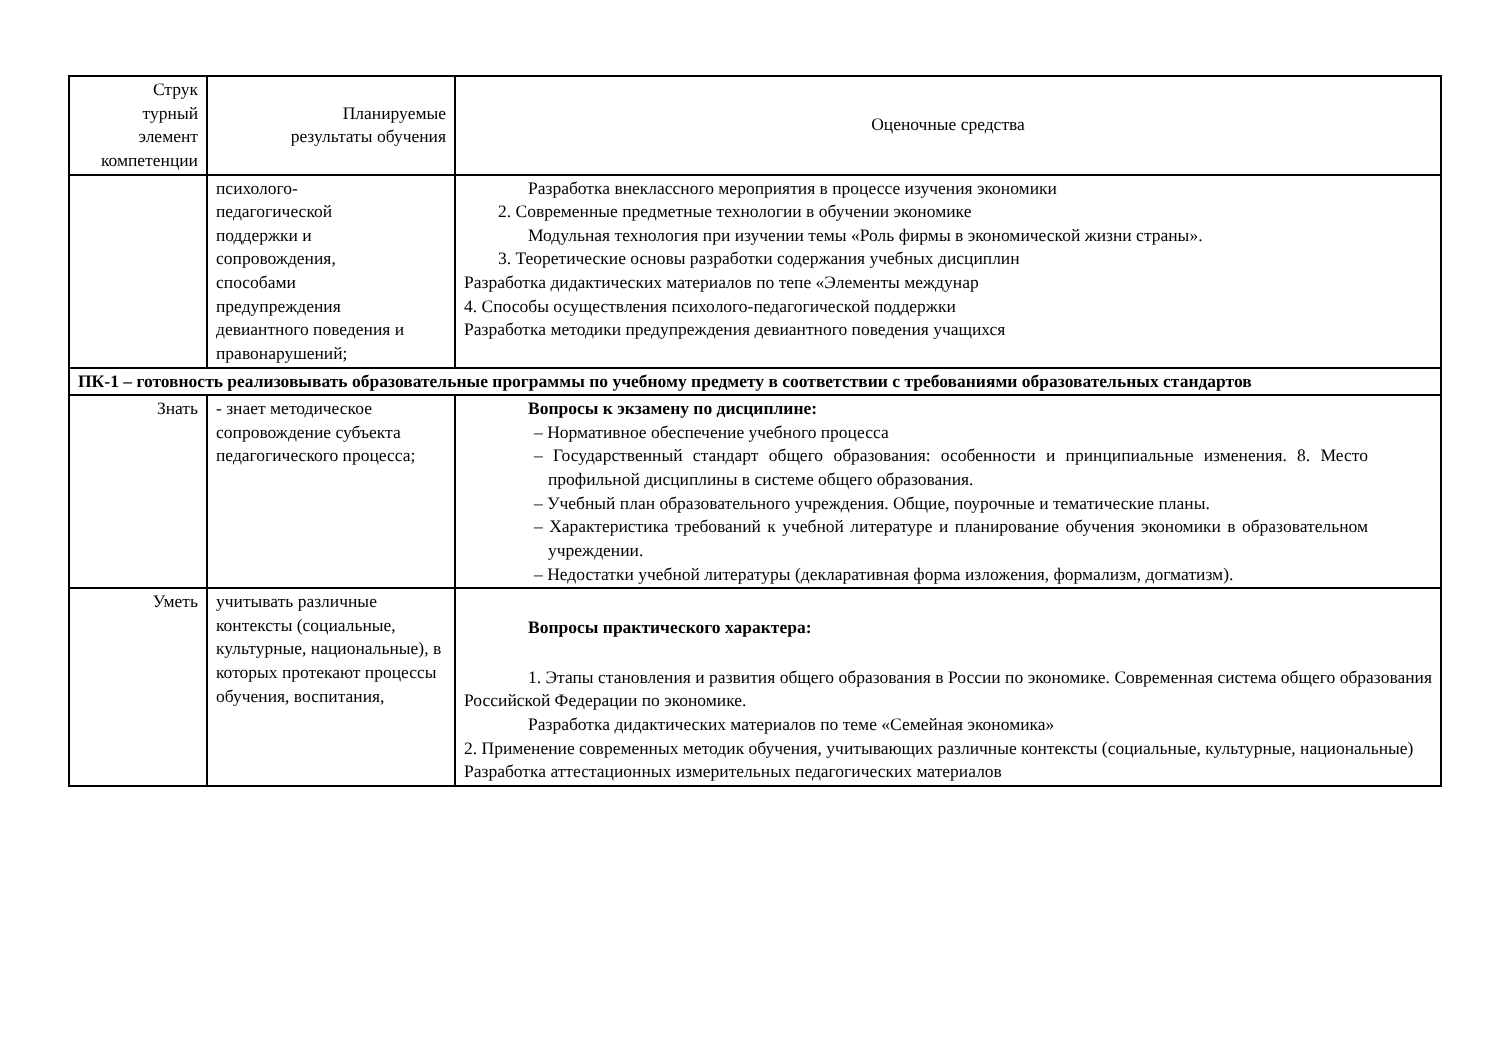| Струк турный элемент компетенции | Планируемые результаты обучения | Оценочные средства |
| --- | --- | --- |
| | психолого- педагогической поддержки и сопровождения, способами предупреждения девиантного поведения и правонарушений; | Разработка внеклассного мероприятия в процессе изучения экономики 2. Современные предметные технологии в обучении экономике Модульная технология при изучении темы «Роль фирмы в экономической жизни страны». 3. Теоретические основы разработки содержания учебных дисциплин Разработка дидактических материалов по тепе «Элементы междунар 4. Способы осуществления психолого-педагогической поддержки Разработка методики предупреждения девиантного поведения учащихся |
| ПК-1 – готовность реализовывать образовательные программы по учебному предмету в соответствии с требованиями образовательных стандартов | | |
| Знать | - знает методическое сопровождение субъекта педагогического процесса; | Вопросы к экзамену по дисциплине: – Нормативное обеспечение учебного процесса – Государственный стандарт общего образования: особенности и принципиальные изменения. 8. Место профильной дисциплины в системе общего образования. – Учебный план образовательного учреждения. Общие, поурочные и тематические планы. – Характеристика требований к учебной литературе и планирование обучения экономики в образовательном учреждении. – Недостатки учебной литературы (декларативная форма изложения, формализм, догматизм). |
| Уметь | учитывать различные контексты (социальные, культурные, национальные), в которых протекают процессы обучения, воспитания, | Вопросы практического характера: 1. Этапы становления и развития общего образования в России по экономике. Современная система общего образования Российской Федерации по экономике. Разработка дидактических материалов по теме «Семейная экономика» 2. Применение современных методик обучения, учитывающих различные контексты (социальные, культурные, национальные) Разработка аттестационных измерительных педагогических материалов |